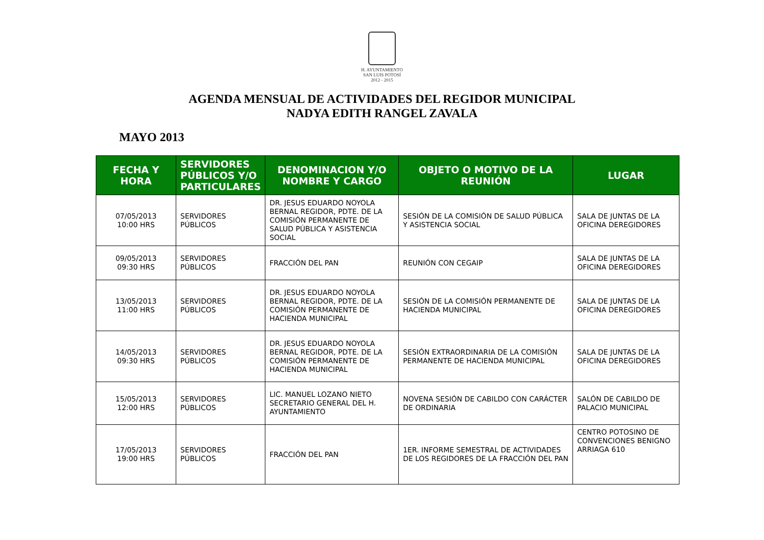H. AYUNTAMIENTO
SAN LUIS POTOSÍ
2012 - 2015
AGENDA MENSUAL DE ACTIVIDADES DEL REGIDOR MUNICIPAL
NADYA EDITH RANGEL ZAVALA
MAYO 2013
| FECHA Y HORA | SERVIDORES PÚBLICOS Y/O PARTICULARES | DENOMINACION Y/O NOMBRE Y CARGO | OBJETO O MOTIVO DE LA REUNIÓN | LUGAR |
| --- | --- | --- | --- | --- |
| 07/05/2013 10:00 HRS | SERVIDORES PÚBLICOS | DR. JESUS EDUARDO NOYOLA BERNAL REGIDOR, PDTE. DE LA COMISIÓN PERMANENTE DE SALUD PÚBLICA Y ASISTENCIA SOCIAL | SESIÓN DE LA COMISIÓN DE SALUD PÚBLICA Y ASISTENCIA SOCIAL | SALA DE JUNTAS DE LA OFICINA DEREGIDORES |
| 09/05/2013 09:30 HRS | SERVIDORES PÚBLICOS | FRACCIÓN DEL PAN | REUNIÓN CON CEGAIP | SALA DE JUNTAS DE LA OFICINA DEREGIDORES |
| 13/05/2013 11:00 HRS | SERVIDORES PÚBLICOS | DR. JESUS EDUARDO NOYOLA BERNAL REGIDOR, PDTE. DE LA COMISIÓN PERMANENTE DE HACIENDA MUNICIPAL | SESIÓN DE LA COMISIÓN PERMANENTE DE HACIENDA MUNICIPAL | SALA DE JUNTAS DE LA OFICINA DEREGIDORES |
| 14/05/2013 09:30 HRS | SERVIDORES PÚBLICOS | DR. JESUS EDUARDO NOYOLA BERNAL REGIDOR, PDTE. DE LA COMISIÓN PERMANENTE DE HACIENDA MUNICIPAL | SESIÓN EXTRAORDINARIA DE LA COMISIÓN PERMANENTE DE HACIENDA MUNICIPAL | SALA DE JUNTAS DE LA OFICINA DEREGIDORES |
| 15/05/2013 12:00 HRS | SERVIDORES PÚBLICOS | LIC. MANUEL LOZANO NIETO SECRETARIO GENERAL DEL H. AYUNTAMIENTO | NOVENA SESIÓN DE CABILDO CON CARÁCTER DE ORDINARIA | SALÓN DE CABILDO DE PALACIO MUNICIPAL |
| 17/05/2013 19:00 HRS | SERVIDORES PÚBLICOS | FRACCIÓN DEL PAN | 1ER. INFORME SEMESTRAL DE ACTIVIDADES DE LOS REGIDORES DE LA FRACCIÓN DEL PAN | CENTRO POTOSINO DE CONVENCIONES BENIGNO ARRIAGA 610 |